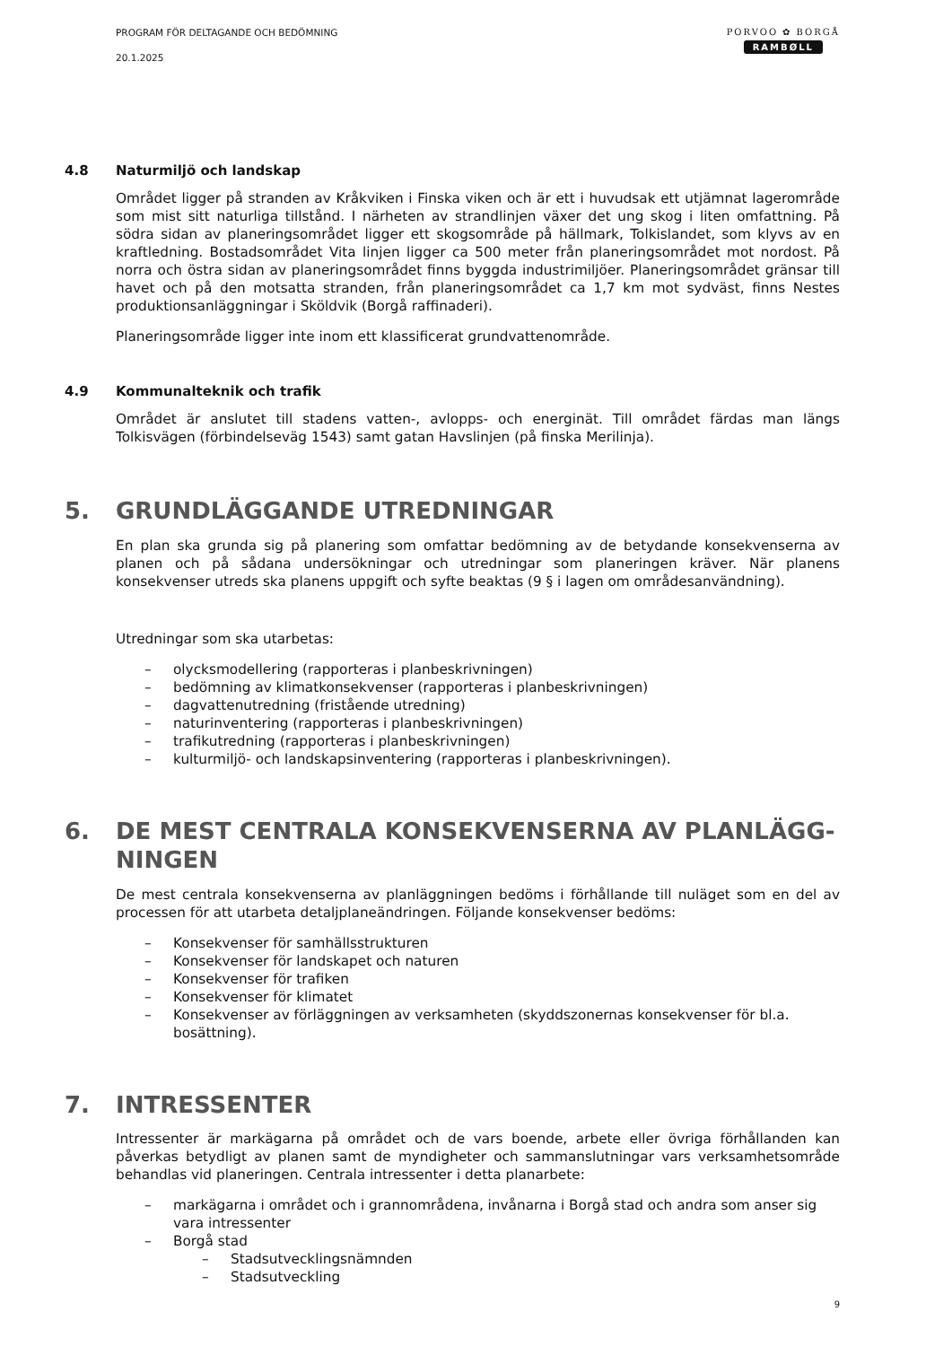PROGRAM FÖR DELTAGANDE OCH BEDÖMNING
20.1.2025
PORVOO ✿ BORGÅ
RAMBØLL
4.8 Naturmiljö och landskap
Området ligger på stranden av Kråkviken i Finska viken och är ett i huvudsak ett utjämnat lagerområde som mist sitt naturliga tillstånd. I närheten av strandlinjen växer det ung skog i liten omfattning. På södra sidan av planeringsområdet ligger ett skogsområde på hällmark, Tolkislandet, som klyvs av en kraftledning. Bostadsområdet Vita linjen ligger ca 500 meter från planeringsområdet mot nordost. På norra och östra sidan av planeringsområdet finns byggda industrimiljöer. Planeringsområdet gränsar till havet och på den motsatta stranden, från planeringsområdet ca 1,7 km mot sydväst, finns Nestes produktionsanläggningar i Sköldvik (Borgå raffinaderi).
Planeringsområde ligger inte inom ett klassificerat grundvattenområde.
4.9 Kommunalteknik och trafik
Området är anslutet till stadens vatten-, avlopps- och energinät. Till området färdas man längs Tolkisvägen (förbindelseväg 1543) samt gatan Havslinjen (på finska Merilinja).
5. GRUNDLÄGGANDE UTREDNINGAR
En plan ska grunda sig på planering som omfattar bedömning av de betydande konsekvenserna av planen och på sådana undersökningar och utredningar som planeringen kräver. När planens konsekvenser utreds ska planens uppgift och syfte beaktas (9 § i lagen om områdesanvändning).
Utredningar som ska utarbetas:
– olycksmodellering (rapporteras i planbeskrivningen)
– bedömning av klimatkonsekvenser (rapporteras i planbeskrivningen)
– dagvattenutredning (fristående utredning)
– naturinventering (rapporteras i planbeskrivningen)
– trafikutredning (rapporteras i planbeskrivningen)
– kulturmiljö- och landskapsinventering (rapporteras i planbeskrivningen).
6. DE MEST CENTRALA KONSEKVENSERNA AV PLANLÄGG-
NINGEN
De mest centrala konsekvenserna av planläggningen bedöms i förhållande till nuläget som en del av processen för att utarbeta detaljplaneändringen. Följande konsekvenser bedöms:
– Konsekvenser för samhällsstrukturen
– Konsekvenser för landskapet och naturen
– Konsekvenser för trafiken
– Konsekvenser för klimatet
– Konsekvenser av förläggningen av verksamheten (skyddszonernas konsekvenser för bl.a. bosättning).
7. INTRESSENTER
Intressenter är markägarna på området och de vars boende, arbete eller övriga förhållanden kan påverkas betydligt av planen samt de myndigheter och sammanslutningar vars verksamhetsområde behandlas vid planeringen. Centrala intressenter i detta planarbete:
– markägarna i området och i grannområdena, invånarna i Borgå stad och andra som anser sig vara intressenter
– Borgå stad
– Stadsutvecklingsnämnden
– Stadsutveckling
9